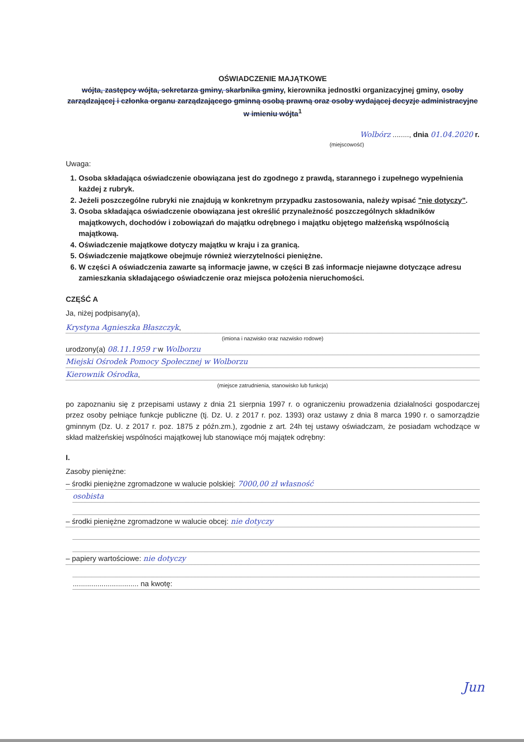OŚWIADCZENIE MAJĄTKOWE
wójta, zastępcy wójta, sekretarza gminy, skarbnika gminy, kierownika jednostki organizacyjnej gminy, osoby zarządzającej i członka organu zarządzającego gminną osobą prawną oraz osoby wydającej decyzje administracyjne w imieniu wójta<sup>1</sup>
Wolbórz ........, dnia 01.04.2020 r.
(miejscowość)
Uwaga:
1. Osoba składająca oświadczenie obowiązana jest do zgodnego z prawdą, starannego i zupełnego wypełnienia każdej z rubryk.
2. Jeżeli poszczególne rubryki nie znajdują w konkretnym przypadku zastosowania, należy wpisać "nie dotyczy".
3. Osoba składająca oświadczenie obowiązana jest określić przynależność poszczególnych składników majątkowych, dochodów i zobowiązań do majątku odrębnego i majątku objętego małżeńską wspólnością majątkową.
4. Oświadczenie majątkowe dotyczy majątku w kraju i za granicą.
5. Oświadczenie majątkowe obejmuje również wierzytelności pieniężne.
6. W części A oświadczenia zawarte są informacje jawne, w części B zaś informacje niejawne dotyczące adresu zamieszkania składającego oświadczenie oraz miejsca położenia nieruchomości.
CZĘŚĆ A
Ja, niżej podpisany(a),
Krystyna Agnieszka Błaszczyk,
(imiona i nazwisko oraz nazwisko rodowe)
urodzony(a) 08.11.1959 r w Wolborzu
Miejski Ośrodek Pomocy Społecznej w Wolborzu
Kierownik Ośrodka,
(miejsce zatrudnienia, stanowisko lub funkcja)
po zapoznaniu się z przepisami ustawy z dnia 21 sierpnia 1997 r. o ograniczeniu prowadzenia działalności gospodarczej przez osoby pełniące funkcje publiczne (tj. Dz. U. z 2017 r. poz. 1393) oraz ustawy z dnia 8 marca 1990 r. o samorządzie gminnym (Dz. U. z 2017 r. poz. 1875 z późn.zm.), zgodnie z art. 24h tej ustawy oświadczam, że posiadam wchodzące w skład małżeńskiej wspólności majątkowej lub stanowiące mój majątek odrębny:
I.
Zasoby pieniężne:
– środki pieniężne zgromadzone w walucie polskiej: 7000,00 zł własność
osobista
– środki pieniężne zgromadzone w walucie obcej: nie dotyczy
– papiery wartościowe: nie dotyczy
................................ na kwotę:
Jun